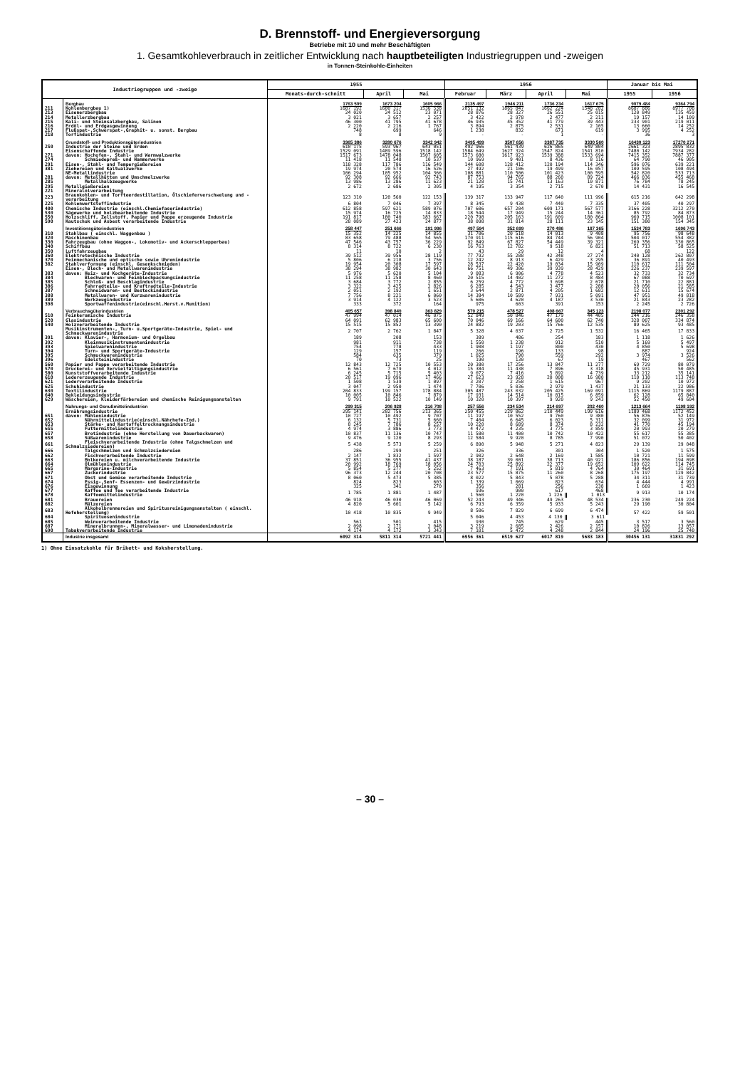D. Brennstoff- und Energieversorgung
Betriebe mit 10 und mehr Beschäftigten
1. Gesamtkohleverbrauch in zeitlicher Entwicklung nach hauptbeteiligten Industriegruppen und -zweigen
in Tonnen-Steinkohle-Einheiten
| Industriegruppen und -zweige | | 1955 | | | 1956 | | | | Januar bis Mai | |
| --- | --- | --- | --- | --- | --- | --- | --- | --- | --- | --- |
| | | Monats-durch-schnitt | April | Mai | Februar | März | April | Mai | 1955 | 1956 |
| | Bergbau | 1763 509 | 1673 204 | 1605 966 | 2135 497 | 1946 211 | 1736 234 | 1617 675 | 9079 484 | 9364 794 |
| 211 | Kohlenbergbau 1) | 1687 192 | 1600 317 | 1536 538 | 2051 132 | 1865 847 | 1662 224 | 1548 282 | 8687 886 | 8977 708 |
| 213 | Eisenerzbergbau | 24 020 | 24 512 | 23 071 | 28 876 | 28 327 | 26 551 | 25 015 | 120 849 | 135 459 |
| 214 | Metallerzbergbau | 3 021 | 3 657 | 2 257 | 3 422 | 2 978 | 2 477 | 2 211 | 19 157 | 14 109 |
| 215 | Kali- und Steinsalzbergbau, Salinen | 46 300 | 41 795 | 41 678 | 46 935 | 45 352 | 41 779 | 39 443 | 233 901 | 219 011 |
| 216 | Erdöl- und Erdgasgewinnung | 2 220 | 2 216 | 1 767 | 3 894 | 2 875 | 2 531 | 2 105 | 13 660 | 14 252 |
| 217 | Flußspat-,Schwerspat-,Graphit- u. sonst. Bergbau | 748 | 699 | 646 | 1 238 | 832 | 671 | 619 | 3 995 | 4 252 |
| 218 | Torfindustrie | 8 | 8 | 9 | - | - | 1 | - | 36 | 3 |
| | Grundstoff- und Produktionsgüterindustrien | 3365 386 | 3280 676 | 3342 942 | 3495 499 | 3507 656 | 3387 735 | 3330 560 | 16430 123 | 17270 271 |
| 250 | Industrie der Steine und Erden | 610 175 | 593 967 | 643 051 | 492 966 | 561 439 | 626 865 | 649 804 | 2661 323 | 2895 832 |
| | Eisenschaffende Industrie | 1529 091 | 1489 596 | 1518 142 | 1584 649 | 1627 324 | 1547 824 | 1541 810 | 7480 142 | 7934 282 |
| 271 | davon: Hochofen-, Stahl- und Warmwalzwerke | 1517 673 | 1478 048 | 1507 605 | 1573 680 | 1617 923 | 1539 388 | 1533 694 | 7415 352 | 7887 377 |
| 274 | Schmiedepreß- und Hammerwerke | 11 418 | 11 548 | 10 537 | 10 969 | 9 401 | 8 436 | 8 116 | 64 790 | 46 905 |
| 291 | Eisen-, Stahl- und Tempergießereien | 118 328 | 117 786 | 116 549 | 144 608 | 128 412 | 120 194 | 114 346 | 596 076 | 639 221 |
| 381 | Ziehereien und Kaltwalzwerke | 19 974 | 20 574 | 16 526 | 27 492 | 21 106 | 19 499 | 16 057 | 109 595 | 108 494 |
| | NE-Metallindustrie | 106 294 | 105 952 | 104 366 | 108 881 | 110 506 | 101 423 | 100 595 | 542 820 | 533 713 |
| 281 | davon: Metallhütten und Umschmelzwerke | 92 308 | 92 666 | 92 743 | 87 753 | 94 765 | 88 260 | 89 724 | 466 036 | 455 468 |
| 285 | Metallhalbzeugwerke | 13 986 | 13 286 | 11 623 | 21 128 | 15 741 | 13 163 | 10 871 | 76 784 | 78 245 |
| 295 | Metallgießereien | 2 672 | 2 686 | 2 305 | 4 195 | 3 354 | 2 715 | 2 670 | 14 431 | 16 545 |
| 221 | Mineralölverarbeitung | | | | | | | | | |
| 223 | Braunkohlen- und Torfteerdestillation, Ölschieferverschwelung und -verarbeitung | 123 310 | 120 560 | 122 153 | 139 317 | 133 947 | 117 640 | 111 996 | 615 216 | 642 298 |
| 225 | Kohlenwertstoffindustrie | 6 804 | 7 046 | 7 397 | 8 345 | 9 438 | 7 440 | 7 335 | 37 405 | 40 297 |
| 400 | Chemische Industrie (einschl.Chemiefaserindustrie) | 612 858 | 597 621 | 589 076 | 707 606 | 657 204 | 609 171 | 567 577 | 3166 228 | 3212 270 |
| 530 | Sägewerke und holzbearbeitende Industrie | 15 974 | 16 725 | 14 833 | 18 544 | 17 949 | 15 244 | 14 361 | 85 792 | 84 873 |
| 550 | Holzschliff, Zellstoff, Papier und Pappe erzeugende Industrie | 191 817 | 180 740 | 183 667 | 220 798 | 205 163 | 191 609 | 180 864 | 969 715 | 1008 101 |
| 590 | Kautschuk und Asbest verarbeitende Industrie | 28 089 | 27 423 | 24 877 | 38 098 | 31 814 | 28 111 | 23 145 | 151 380 | 154 345 |
| | Investitionsgüterindustrien | 258 447 | 251 666 | 191 996 | 497 594 | 352 699 | 270 486 | 187 365 | 1534 783 | 1696 743 |
| 310 | Stahlbau ( einschl. Waggonbau ) | 15 352 | 14 225 | 14 855 | 31 706 | 20 518 | 14 013 | 9 408 | 95 756 | 98 648 |
| 320 | Maschinenbau | 83 658 | 79 488 | 54 565 | 170 911 | 115 616 | 84 744 | 56 904 | 504 017 | 554 382 |
| 330 | Fahrzeugbau (ohne Waggon-, Lokomotiv- und Ackerschlepperbau) | 47 546 | 43 757 | 36 229 | 92 849 | 67 827 | 54 449 | 39 321 | 269 356 | 330 865 |
| 340 | Schiffbau | 8 314 | 8 722 | 6 230 | 16 763 | 12 782 | 9 518 | 6 821 | 51 713 | 58 525 |
| 350 | Luftfahrzeugbau | 11 | 10 | 2 | 43 | 29 | 12 | 4 | 68 | 122 |
| 360 | Elektrotechnische Industrie | 39 512 | 39 956 | 28 119 | 77 792 | 55 288 | 42 348 | 27 274 | 240 128 | 262 807 |
| 370 | Feinmechanische und optische sowie Uhrenindustrie | 5 806 | 6 218 | 3 756 | 12 242 | 8 913 | 6 429 | 3 295 | 36 891 | 40 493 |
| 382 | Stahlverformung (einschl. Gesenkschmieden) | 19 954 | 20 308 | 17 597 | 28 537 | 22 420 | 19 034 | 15 909 | 110 617 | 111 504 |
| | Eisen-, Blech- und Metallwarenindustrie | 38 294 | 38 982 | 30 643 | 66 751 | 49 306 | 39 939 | 28 429 | 226 237 | 239 597 |
| 383 | davon: Heiz- und Kochgeräte-Industrie | 5 976 | 5 620 | 5 104 | 9 083 | 6 906 | 4 778 | 4 523 | 32 733 | 32 734 |
| 384 | Blechwaren- und Feinblechpackungsindustrie | 11 258 | 11 258 | 8 460 | 20 515 | 14 402 | 11 272 | 8 484 | 67 088 | 70 697 |
| 385 | Schloß- und Beschlagindustrie | 3 684 | 3 772 | 2 855 | 6 259 | 4 772 | 3 698 | 2 678 | 21 710 | 22 881 |
| 386 | Fahrradteile- und Kraftradteile-Industrie | 3 322 | 3 425 | 2 826 | 6 285 | 4 543 | 3 477 | 2 288 | 20 056 | 21 585 |
| 387 | Schneidwaren- und Besteckindustrie | 2 051 | 2 192 | 1 651 | 3 644 | 2 871 | 4 205 | 1 682 | 12 611 | 15 674 |
| 388 | Metallwaren- und Kurzwarenindustrie | 7 756 | 8 221 | 6 060 | 14 384 | 10 589 | 7 931 | 5 091 | 47 951 | 49 818 |
| 389 | Werkzeugindustrie | 3 914 | 4 122 | 3 523 | 5 606 | 4 620 | 4 187 | 3 530 | 21 843 | 23 282 |
| 398 | Sportwaffenindustrie(einschl.Herst.v.Munition) | 333 | 372 | 164 | 975 | 603 | 391 | 153 | 2 245 | 2 726 |
| | Verbrauchsgüterindustrien | 405 657 | 398 840 | 363 829 | 570 215 | 478 527 | 408 667 | 345 123 | 2198 077 | 2301 292 |
| 510 | Feinkeramische Industrie | 47 994 | 47 014 | 46 075 | 52 849 | 50 846 | 47 179 | 44 405 | 244 216 | 246 358 |
| 520 | Glasindustrie | 64 091 | 62 983 | 65 600 | 70 046 | 69 166 | 64 600 | 62 740 | 328 007 | 334 874 |
| 540 | Holzverarbeitende Industrie | 15 515 | 15 852 | 13 390 | 24 882 | 19 203 | 15 766 | 12 535 | 89 625 | 93 485 |
| | Musikinstrumenten-, Turn- u.Sportgeräte-Industrie, Spiel- und Schmuckwarenindustrie | 2 707 | 2 762 | 1 847 | 5 328 | 4 037 | 2 725 | 1 532 | 16 465 | 17 833 |
| 391 | davon: Klavier-, Harmonium- und Orgelbau | 189 | 208 | 153 | 389 | 486 | 254 | 183 | 1 118 | 1 626 |
| 392 | Kleinmusikinstrumentenindustrie | 981 | 911 | 738 | 1 550 | 1 238 | 912 | 510 | 5 169 | 5 497 |
| 393 | Spielwarenindustrie | 754 | 778 | 433 | 1 908 | 1 197 | 800 | 430 | 4 850 | 5 698 |
| 394 | Turn- und Sportgeräte-Industrie | 129 | 157 | 119 | 266 | 196 | 133 | 98 | 887 | 924 |
| 395 | Schmuckwarenindustrie | 584 | 635 | 379 | 1 025 | 790 | 559 | 292 | 3 974 | 3 526 |
| 396 | Edelsteinindustrie | 70 | 73 | 25 | 190 | 130 | 67 | 19 | 467 | 562 |
| 560 | Papier und Pappe verarbeitende Industrie | 12 843 | 12 725 | 10 553 | 20 380 | 17 256 | 13 847 | 11 277 | 69 729 | 80 079 |
| 570 | Druckerei- und Vervielfältigungsindustrie | 6 561 | 7 679 | 4 012 | 15 384 | 11 438 | 7 896 | 3 318 | 45 931 | 50 485 |
| 580 | Kunststoffverarbeitende Industrie | 6 245 | 5 715 | 5 403 | 9 072 | 7 416 | 5 892 | 4 739 | 33 212 | 35 141 |
| 610 | Ledererzeugende Industrie | 20 517 | 19 096 | 17 466 | 27 623 | 23 928 | 20 008 | 16 980 | 110 110 | 113 748 |
| 621 | Lederverarbeitende Industrie | 1 508 | 1 539 | 1 097 | 3 207 | 2 258 | 1 615 | 967 | 9 202 | 10 972 |
| 625 | Schuhindustrie | 3 047 | 2 950 | 1 474 | 7 706 | 5 036 | 2 979 | 1 437 | 21 133 | 22 986 |
| 630 | Textilindustrie | 204 833 | 199 157 | 178 884 | 305 487 | 243 032 | 205 425 | 169 091 | 1115 869 | 1179 887 |
| 640 | Bekleidungsindustrie | 10 005 | 10 846 | 7 879 | 17 931 | 14 514 | 10 815 | 6 859 | 62 128 | 65 840 |
| 629 | Wäschereien, Kleiderfärbereien und chemische Reinigungsanstalten | 9 791 | 10 522 | 10 149 | 10 320 | 10 397 | 9 920 | 9 243 | 52 450 | 49 604 |
| | Nahrungs- und Genußmittelindustrien | 299 315 | 206 928 | 216 708 | 257 556 | 234 534 | 214 697 | 202 460 | 1213 664 | 1198 192 |
| | Ernährungsindustrie | 295 141 | 202 756 | 213 365 | 250 455 | 229 062 | 210 449 | 199 616 | 1189 468 | 1172 452 |
| 651 | davon: Mühlenindustrie | 10 727 | 10 492 | 9 707 | 11 197 | 10 552 | 9 760 | 9 380 | 56 876 | 52 149 |
| 652 | Nährmittelindustrie(einschl.Nährhefe-Ind.) | 6 132 | 5 731 | 5 660 | 7 404 | 6 645 | 6 023 | 5 311 | 32 099 | 31 972 |
| 653 | Stärke- und Kartoffeltrocknungsindustrie | 8 245 | 7 786 | 8 257 | 10 220 | 8 689 | 8 374 | 8 232 | 41 770 | 45 194 |
| 655 | Futtermittelindustrie | 4 974 | 3 886 | 3 773 | 4 472 | 4 235 | 3 775 | 3 859 | 20 993 | 20 279 |
| 657 | Brotindustrie (ohne Herstellung von Dauerbackwaren) | 10 837 | 11 136 | 10 747 | 11 580 | 11 400 | 10 742 | 10 422 | 55 617 | 55 385 |
| 658 | Süßwarenindustrie | 9 476 | 9 120 | 8 293 | 12 584 | 9 920 | 8 785 | 7 990 | 51 072 | 50 402 |
| 661 | Fleischverarbeitende Industrie (ohne Talgschmelzen und Schmalzsiedereien) | 5 438 | 5 573 | 5 259 | 6 890 | 5 948 | 5 271 | 4 823 | 29 139 | 29 048 |
| 666 | Talgschmelzen und Schmalzsiedereien | 286 | 299 | 251 | 326 | 336 | 301 | 304 | 1 520 | 1 575 |
| 662 | Fischverarbeitende Industrie | 2 147 | 1 832 | 1 597 | 2 902 | 2 648 | 2 169 | 1 585 | 10 721 | 11 599 |
| 663 | Molkereien u. milchverarbeitende Industrie | 37 851 | 36 955 | 41 437 | 38 187 | 39 001 | 38 713 | 40 921 | 186 856 | 194 098 |
| 664 | Ölmühlenindustrie | 20 992 | 18 769 | 18 056 | 24 703 | 25 892 | 22 377 | 19 652 | 109 622 | 114 745 |
| 665 | Margarine-Industrie | 5 854 | 5 277 | 5 252 | 7 463 | 7 191 | 5 819 | 4 764 | 30 464 | 31 691 |
| 667 | Zuckerindustrie | 96 373 | 12 244 | 20 708 | 23 577 | 15 875 | 11 260 | 8 268 | 175 197 | 129 842 |
| 671 | Obst und Gemüse verarbeitende Industrie | 8 060 | 5 473 | 5 385 | 8 022 | 5 843 | 5 078 | 5 288 | 34 311 | 31 739 |
| 674 | Essig-,Senf- Essenzen- und Gewürzindustrie | 824 | 823 | 603 | 1 339 | 1 069 | 823 | 634 | 4 444 | 4 991 |
| 676 | Eisgewinnung | 325 | 341 | 270 | 356 | 281 | 256 | 238 | 1 669 | 1 423 |
| 677 | Kaffee und Tee verarbeitende Industrie | 1 785 | 1 881 | 1 487 | 936 | 900 | 617 | 468 | 9 913 | 10 174 |
| 678 | Kaffeemittelindustrie | | | | 1 560 | 1 220 | 1 226 | 1 013 | | |
| 681 | Brauereien | 46 918 | 46 030 | 46 069 | 52 243 | 49 346 | 49 263 | 48 534 | 236 230 | 249 224 |
| 682 | Mälzereien | 4 820 | 5 601 | 5 142 | 6 793 | 6 359 | 5 933 | 5 243 | 29 190 | 30 804 |
| 683 | Alkoholbrennereien und Spiritusreinigungsanstalten ( einschl. Hefeherstellung) | 10 418 | 10 835 | 9 949 | 8 506 | 7 829 | 6 699 | 6 474 | 57 422 | 59 501 |
| 684 | Spirituosenindustrie | | | | 5 046 | 4 453 | 4 130 | 3 611 | | |
| 685 | Weinverarbeitende Industrie | 561 | 501 | 415 | 930 | 745 | 629 | 445 | 3 517 | 3 560 |
| 687 | Mineralbrunnen-, Mineralwasser- und Limonadenindustrie | 2 098 | 2 171 | 2 048 | 3 219 | 2 685 | 2 426 | 2 157 | 10 826 | 13 057 |
| 690 | Tabakverarbeitende Industrie | 4 174 | 4 172 | 3 343 | 7 101 | 5 472 | 4 248 | 2 844 | 24 196 | 25 740 |
| | Industrie insgesamt | 6092 314 | 5811 314 | 5721 441 | 6956 361 | 6519 627 | 6017 819 | 5683 183 | 30456 131 | 31831 292 |
1) Ohne Einsatzkohle für Brikett- und Koksherstellung.
– 30 –